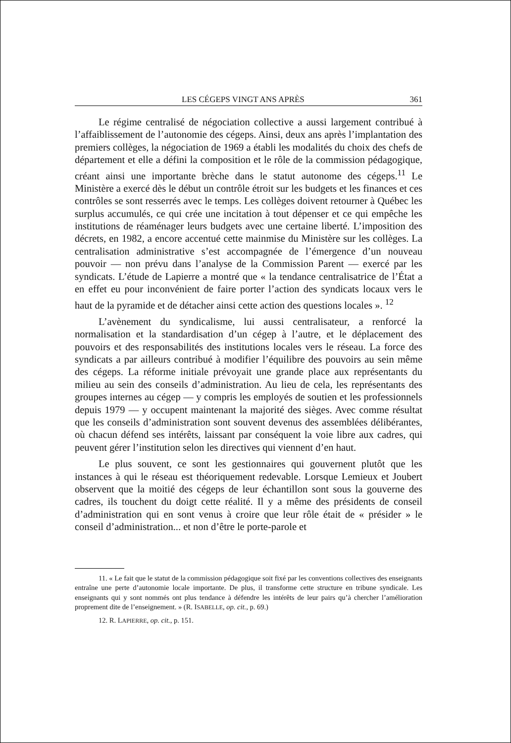LES CÉGEPS VINGT ANS APRÈS 361
Le régime centralisé de négociation collective a aussi largement contribué à l’affaiblissement de l’autonomie des cégeps. Ainsi, deux ans après l’implantation des premiers collèges, la négociation de 1969 a établi les modalités du choix des chefs de département et elle a défini la composition et le rôle de la commission pédagogique, créant ainsi une importante brèche dans le statut autonome des cégeps.<sup>11</sup> Le Ministère a exercé dès le début un contrôle étroit sur les budgets et les finances et ces contrôles se sont resserrés avec le temps. Les collèges doivent retourner à Québec les surplus accumulés, ce qui crée une incitation à tout dépenser et ce qui empêche les institutions de réaménager leurs budgets avec une certaine liberté. L’imposition des décrets, en 1982, a encore accentué cette mainmise du Ministère sur les collèges. La centralisation administrative s’est accompagnée de l’émergence d’un nouveau pouvoir — non prévu dans l’analyse de la Commission Parent — exercé par les syndicats. L’étude de Lapierre a montré que « la tendance centralisatrice de l’État a en effet eu pour inconvénient de faire porter l’action des syndicats locaux vers le haut de la pyramide et de détacher ainsi cette action des questions locales ». <sup>12</sup>
L’avènement du syndicalisme, lui aussi centralisateur, a renforcé la normalisation et la standardisation d’un cégep à l’autre, et le déplacement des pouvoirs et des responsabilités des institutions locales vers le réseau. La force des syndicats a par ailleurs contribué à modifier l’équilibre des pouvoirs au sein même des cégeps. La réforme initiale prévoyait une grande place aux représentants du milieu au sein des conseils d’administration. Au lieu de cela, les représentants des groupes internes au cégep — y compris les employés de soutien et les professionnels depuis 1979 — y occupent maintenant la majorité des sièges. Avec comme résultat que les conseils d’administration sont souvent devenus des assemblées délibérantes, où chacun défend ses intérêts, laissant par conséquent la voie libre aux cadres, qui peuvent gérer l’institution selon les directives qui viennent d’en haut.
Le plus souvent, ce sont les gestionnaires qui gouvernent plutôt que les instances à qui le réseau est théoriquement redevable. Lorsque Lemieux et Joubert observent que la moitié des cégeps de leur échantillon sont sous la gouverne des cadres, ils touchent du doigt cette réalité. Il y a même des présidents de conseil d’administration qui en sont venus à croire que leur rôle était de « présider » le conseil d’administration... et non d’être le porte-parole et
11. « Le fait que le statut de la commission pédagogique soit fixé par les conventions collectives des enseignants entraîne une perte d’autonomie locale importante. De plus, il transforme cette structure en tribune syndicale. Les enseignants qui y sont nommés ont plus tendance à défendre les intérêts de leur pairs qu’à chercher l’amélioration proprement dite de l’enseignement. » (R. ISABELLE, op. cit., p. 69.)
12. R. LAPIERRE, op. cit., p. 151.